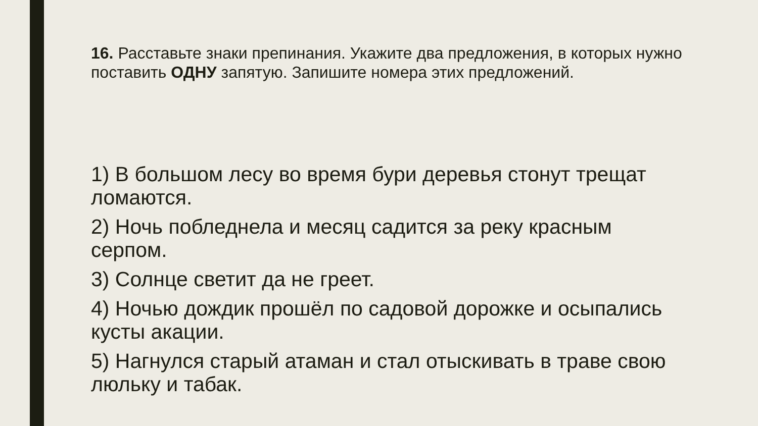16. Расставьте знаки препинания. Укажите два предложения, в которых нужно поставить ОДНУ запятую. Запишите номера этих предложений.
1) В большом лесу во время бури деревья стонут трещат ломаются.
2) Ночь побледнела и месяц садится за реку красным серпом.
3) Солнце светит да не греет.
4) Ночью дождик прошёл по садовой дорожке и осыпались кусты акации.
5) Нагнулся старый атаман и стал отыскивать в траве свою люльку и табак.